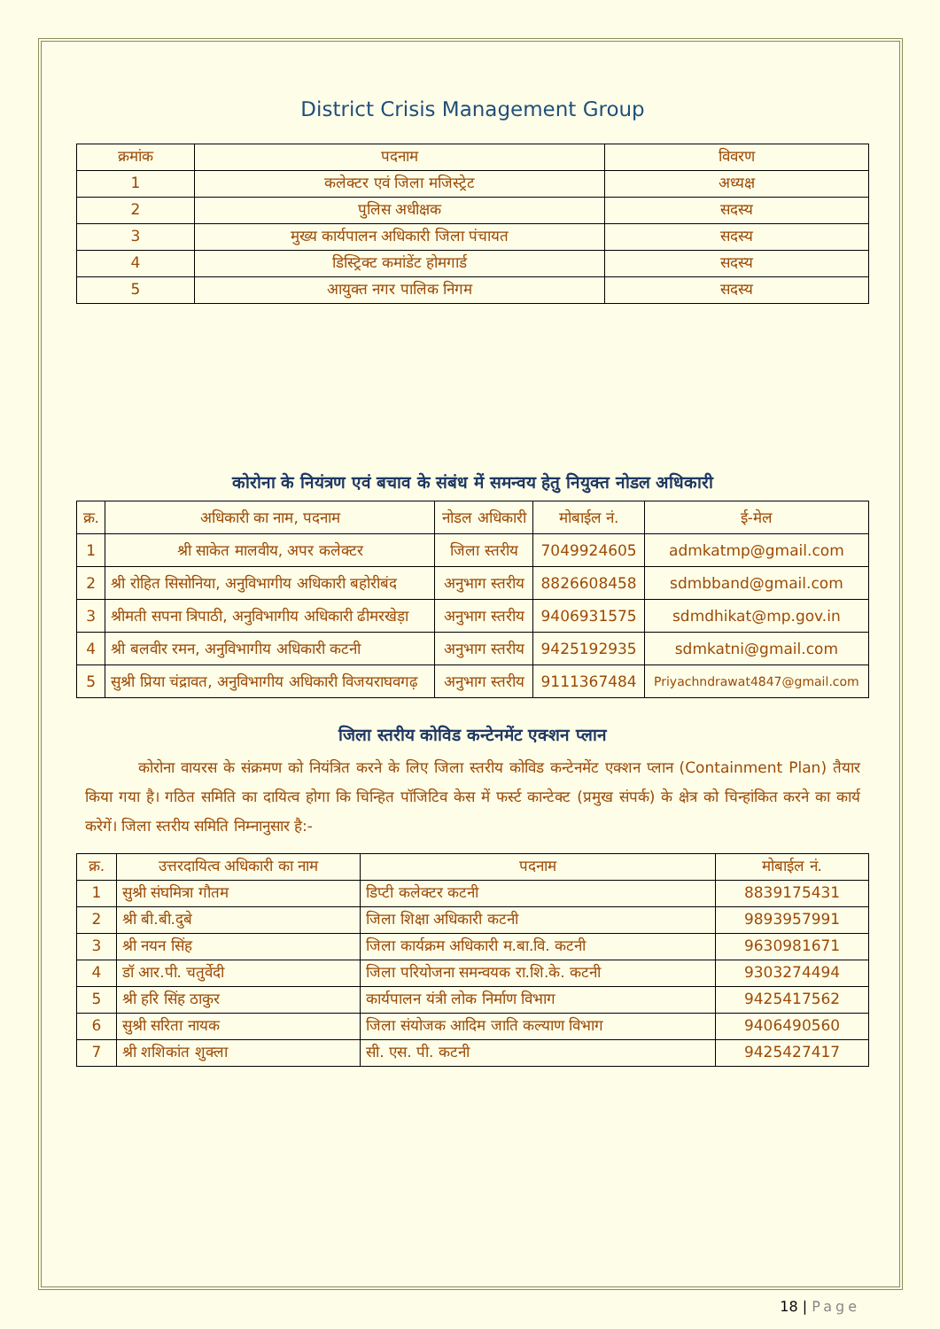District Crisis Management Group
| क्रमांक | पदनाम | विवरण |
| --- | --- | --- |
| 1 | कलेक्टर एवं जिला मजिस्ट्रेट | अध्यक्ष |
| 2 | पुलिस अधीक्षक | सदस्य |
| 3 | मुख्य कार्यपालन अधिकारी जिला पंचायत | सदस्य |
| 4 | डिस्ट्रिक्ट कमांडेंट होमगार्ड | सदस्य |
| 5 | आयुक्त नगर पालिक निगम | सदस्य |
कोरोना के नियंत्रण एवं बचाव के संबंध में समन्वय हेतु नियुक्त नोडल अधिकारी
| क्र. | अधिकारी का नाम, पदनाम | नोडल अधिकारी | मोबाईल नं. | ई-मेल |
| --- | --- | --- | --- | --- |
| 1 | श्री साकेत मालवीय, अपर कलेक्टर | जिला स्तरीय | 7049924605 | admkatmp@gmail.com |
| 2 | श्री रोहित सिसोनिया, अनुविभागीय अधिकारी बहोरीबंद | अनुभाग स्तरीय | 8826608458 | sdmbband@gmail.com |
| 3 | श्रीमती सपना त्रिपाठी, अनुविभागीय अधिकारी ढीमरखेड़ा | अनुभाग स्तरीय | 9406931575 | sdmdhikat@mp.gov.in |
| 4 | श्री बलवीर रमन, अनुविभागीय अधिकारी कटनी | अनुभाग स्तरीय | 9425192935 | sdmkatni@gmail.com |
| 5 | सुश्री प्रिया चंद्रावत, अनुविभागीय अधिकारी विजयराघवगढ़ | अनुभाग स्तरीय | 9111367484 | Priyachndrawat4847@gmail.com |
जिला स्तरीय कोविड कन्टेनमेंट एक्शन प्लान
कोरोना वायरस के संक्रमण को नियंत्रित करने के लिए जिला स्तरीय कोविड कन्टेनमेंट एक्शन प्लान (Containment Plan) तैयार किया गया है। गठित समिति का दायित्व होगा कि चिन्हित पॉजिटिव केस में फर्स्ट कान्टेक्ट (प्रमुख संपर्क) के क्षेत्र को चिन्हांकित करने का कार्य करेगें। जिला स्तरीय समिति निम्नानुसार है:-
| क्र. | उत्तरदायित्व अधिकारी का नाम | पदनाम | मोबाईल नं. |
| --- | --- | --- | --- |
| 1 | सुश्री संघमित्रा गौतम | डिप्टी कलेक्टर कटनी | 8839175431 |
| 2 | श्री बी.बी.दुबे | जिला शिक्षा अधिकारी कटनी | 9893957991 |
| 3 | श्री नयन सिंह | जिला कार्यक्रम अधिकारी म.बा.वि. कटनी | 9630981671 |
| 4 | डॉ आर.पी. चतुर्वेदी | जिला परियोजना समन्वयक रा.शि.के. कटनी | 9303274494 |
| 5 | श्री हरि सिंह ठाकुर | कार्यपालन यंत्री लोक निर्माण विभाग | 9425417562 |
| 6 | सुश्री सरिता नायक | जिला संयोजक आदिम जाति कल्याण विभाग | 9406490560 |
| 7 | श्री शशिकांत शुक्ला | सी. एस. पी. कटनी | 9425427417 |
18 | Page